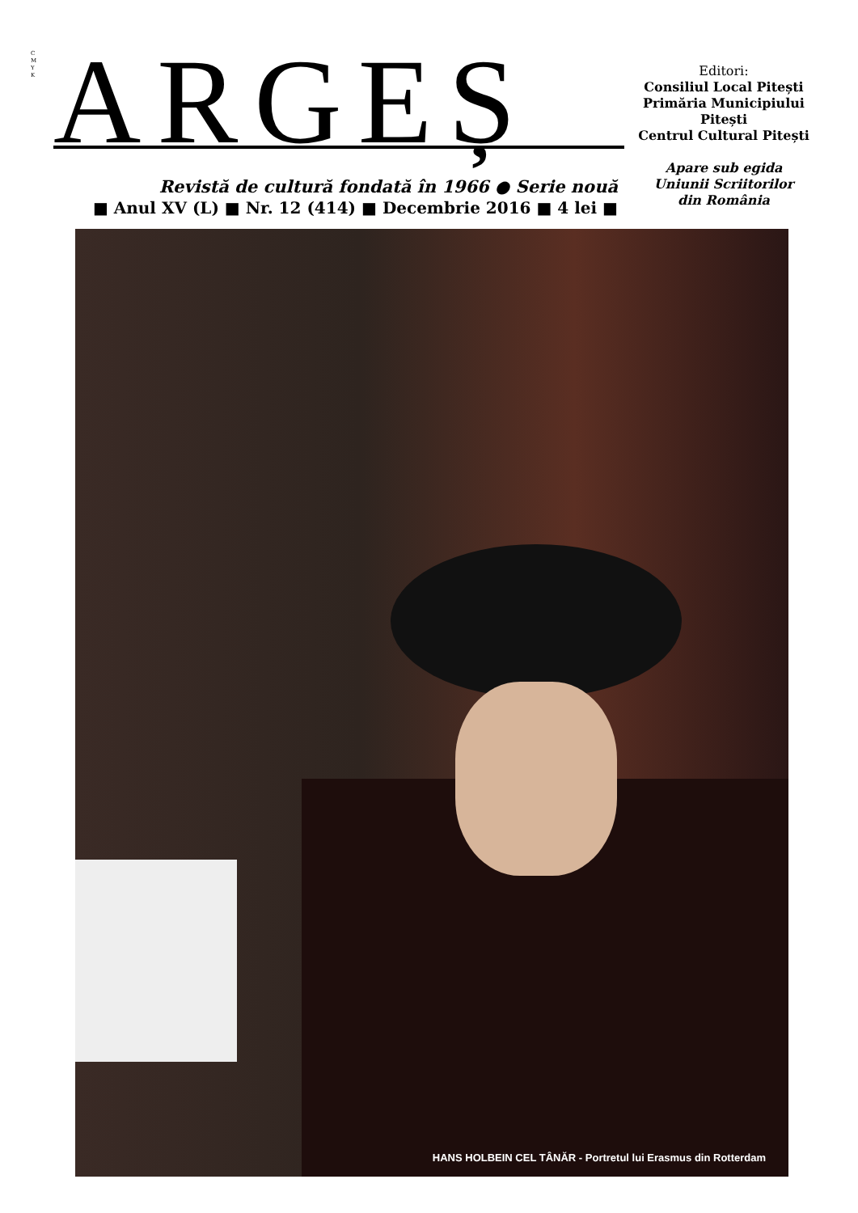C
M
Y
K
ARGEȘ
Revistă de cultură fondată în 1966 ● Serie nouă
■ Anul XV (L) ■ Nr. 12 (414) ■ Decembrie 2016 ■ 4 lei ■
Editori:
Consiliul Local Pitești
Primăria Municipiului
Pitești
Centrul Cultural Pitești
Apare sub egida
Uniunii Scriitorilor
din România
HANS HOLBEIN CEL TÂNĂR - Portretul lui Erasmus din Rotterdam